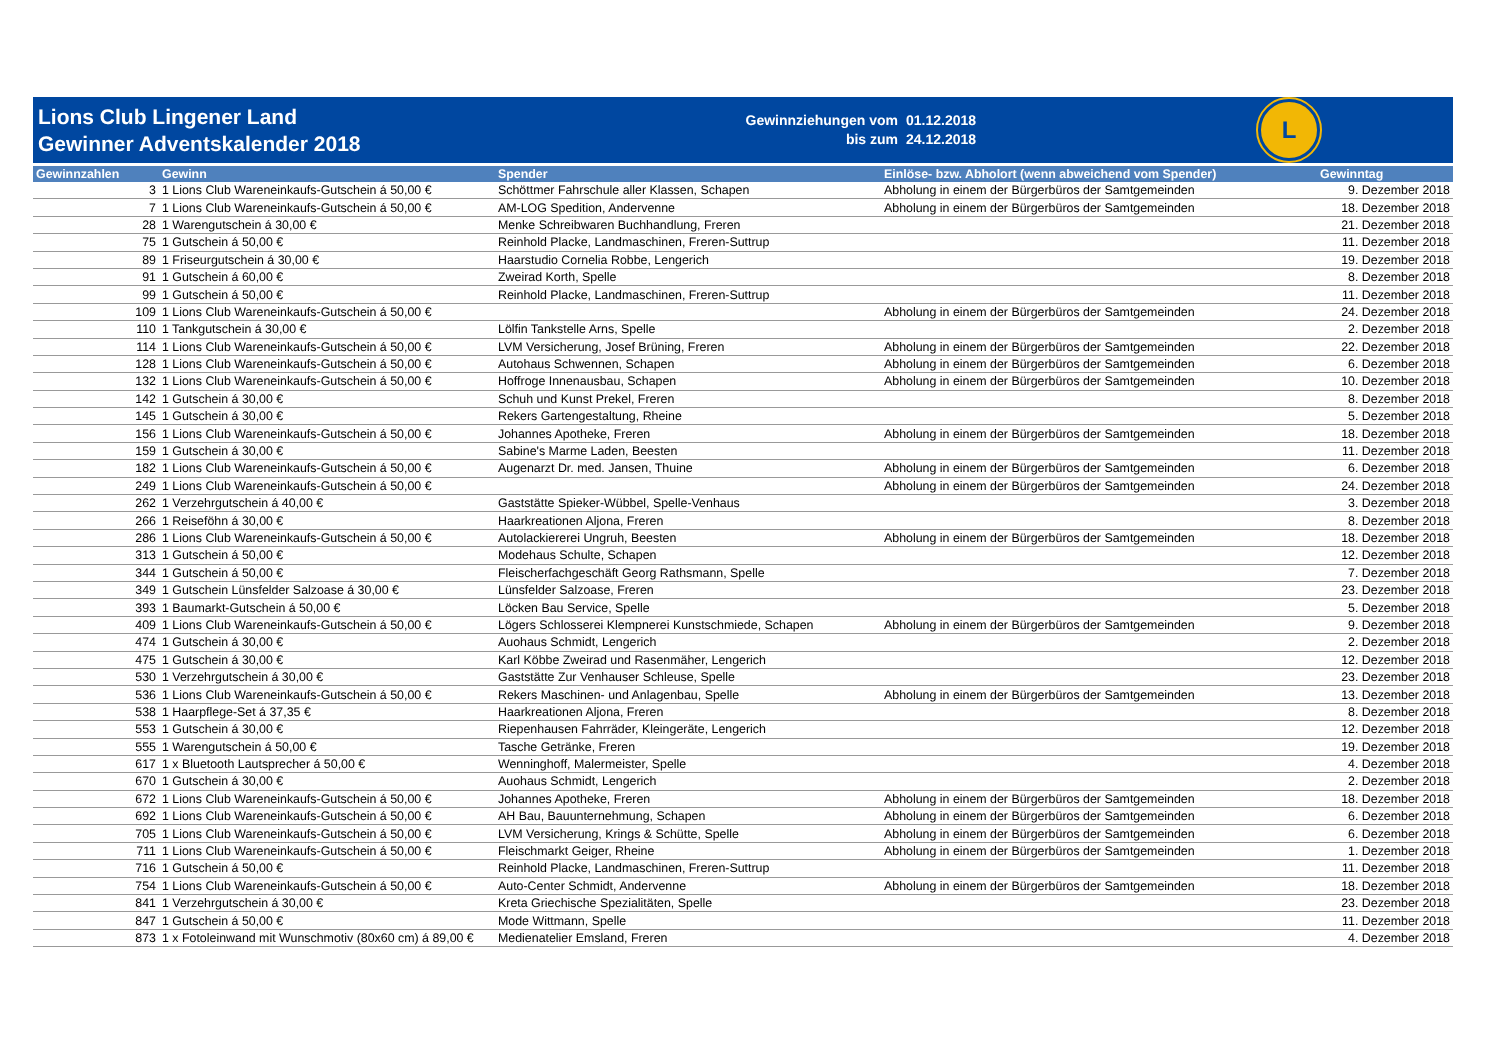Lions Club Lingener Land
Gewinner Adventskalender 2018
Gewinnziehungen vom
bis zum
01.12.2018
24.12.2018
L
| Gewinnzahlen | Gewinn | Spender | Einlöse- bzw. Abholort (wenn abweichend vom Spender) | Gewinntag |
| --- | --- | --- | --- | --- |
| 3 | 1 Lions Club Wareneinkaufs-Gutschein á 50,00 € | Schöttmer Fahrschule aller Klassen, Schapen | Abholung in einem der Bürgerbüros der Samtgemeinden | 9. Dezember 2018 |
| 7 | 1 Lions Club Wareneinkaufs-Gutschein á 50,00 € | AM-LOG Spedition, Andervenne | Abholung in einem der Bürgerbüros der Samtgemeinden | 18. Dezember 2018 |
| 28 | 1 Warengutschein á 30,00 € | Menke Schreibwaren Buchhandlung, Freren | | 21. Dezember 2018 |
| 75 | 1 Gutschein á 50,00 € | Reinhold Placke, Landmaschinen, Freren-Suttrup | | 11. Dezember 2018 |
| 89 | 1 Friseurgutschein á 30,00 € | Haarstudio Cornelia Robbe, Lengerich | | 19. Dezember 2018 |
| 91 | 1 Gutschein á 60,00 € | Zweirad Korth, Spelle | | 8. Dezember 2018 |
| 99 | 1 Gutschein á 50,00 € | Reinhold Placke, Landmaschinen, Freren-Suttrup | | 11. Dezember 2018 |
| 109 | 1 Lions Club Wareneinkaufs-Gutschein á 50,00 € | | Abholung in einem der Bürgerbüros der Samtgemeinden | 24. Dezember 2018 |
| 110 | 1 Tankgutschein á 30,00 € | Lölfin Tankstelle Arns, Spelle | | 2. Dezember 2018 |
| 114 | 1 Lions Club Wareneinkaufs-Gutschein á 50,00 € | LVM Versicherung, Josef Brüning, Freren | Abholung in einem der Bürgerbüros der Samtgemeinden | 22. Dezember 2018 |
| 128 | 1 Lions Club Wareneinkaufs-Gutschein á 50,00 € | Autohaus Schwennen, Schapen | Abholung in einem der Bürgerbüros der Samtgemeinden | 6. Dezember 2018 |
| 132 | 1 Lions Club Wareneinkaufs-Gutschein á 50,00 € | Hoffroge Innenausbau, Schapen | Abholung in einem der Bürgerbüros der Samtgemeinden | 10. Dezember 2018 |
| 142 | 1 Gutschein á 30,00 € | Schuh und Kunst Prekel, Freren | | 8. Dezember 2018 |
| 145 | 1 Gutschein á 30,00 € | Rekers Gartengestaltung, Rheine | | 5. Dezember 2018 |
| 156 | 1 Lions Club Wareneinkaufs-Gutschein á 50,00 € | Johannes Apotheke, Freren | Abholung in einem der Bürgerbüros der Samtgemeinden | 18. Dezember 2018 |
| 159 | 1 Gutschein á 30,00 € | Sabine's Marme Laden, Beesten | | 11. Dezember 2018 |
| 182 | 1 Lions Club Wareneinkaufs-Gutschein á 50,00 € | Augenarzt Dr. med. Jansen, Thuine | Abholung in einem der Bürgerbüros der Samtgemeinden | 6. Dezember 2018 |
| 249 | 1 Lions Club Wareneinkaufs-Gutschein á 50,00 € | | Abholung in einem der Bürgerbüros der Samtgemeinden | 24. Dezember 2018 |
| 262 | 1 Verzehrgutschein á 40,00 € | Gaststätte Spieker-Wübbel, Spelle-Venhaus | | 3. Dezember 2018 |
| 266 | 1 Reiseföhn á 30,00 € | Haarkreationen Aljona, Freren | | 8. Dezember 2018 |
| 286 | 1 Lions Club Wareneinkaufs-Gutschein á 50,00 € | Autolackiererei Ungruh, Beesten | Abholung in einem der Bürgerbüros der Samtgemeinden | 18. Dezember 2018 |
| 313 | 1 Gutschein á 50,00 € | Modehaus Schulte, Schapen | | 12. Dezember 2018 |
| 344 | 1 Gutschein á 50,00 € | Fleischerfachgeschäft Georg Rathsmann, Spelle | | 7. Dezember 2018 |
| 349 | 1 Gutschein Lünsfelder Salzoase á 30,00 € | Lünsfelder Salzoase, Freren | | 23. Dezember 2018 |
| 393 | 1 Baumarkt-Gutschein á 50,00 € | Löcken Bau Service, Spelle | | 5. Dezember 2018 |
| 409 | 1 Lions Club Wareneinkaufs-Gutschein á 50,00 € | Lögers Schlosserei Klempnerei Kunstschmiede, Schapen | Abholung in einem der Bürgerbüros der Samtgemeinden | 9. Dezember 2018 |
| 474 | 1 Gutschein á 30,00 € | Auohaus Schmidt, Lengerich | | 2. Dezember 2018 |
| 475 | 1 Gutschein á 30,00 € | Karl Köbbe Zweirad und Rasenmäher, Lengerich | | 12. Dezember 2018 |
| 530 | 1 Verzehrgutschein á 30,00 € | Gaststätte Zur Venhauser Schleuse, Spelle | | 23. Dezember 2018 |
| 536 | 1 Lions Club Wareneinkaufs-Gutschein á 50,00 € | Rekers Maschinen- und Anlagenbau, Spelle | Abholung in einem der Bürgerbüros der Samtgemeinden | 13. Dezember 2018 |
| 538 | 1 Haarpflege-Set á 37,35 € | Haarkreationen Aljona, Freren | | 8. Dezember 2018 |
| 553 | 1 Gutschein á 30,00 € | Riepenhausen Fahrräder, Kleingeräte, Lengerich | | 12. Dezember 2018 |
| 555 | 1 Warengutschein á 50,00 € | Tasche Getränke, Freren | | 19. Dezember 2018 |
| 617 | 1 x Bluetooth Lautsprecher á 50,00 € | Wenninghoff, Malermeister, Spelle | | 4. Dezember 2018 |
| 670 | 1 Gutschein á 30,00 € | Auohaus Schmidt, Lengerich | | 2. Dezember 2018 |
| 672 | 1 Lions Club Wareneinkaufs-Gutschein á 50,00 € | Johannes Apotheke, Freren | Abholung in einem der Bürgerbüros der Samtgemeinden | 18. Dezember 2018 |
| 692 | 1 Lions Club Wareneinkaufs-Gutschein á 50,00 € | AH Bau, Bauunternehmung, Schapen | Abholung in einem der Bürgerbüros der Samtgemeinden | 6. Dezember 2018 |
| 705 | 1 Lions Club Wareneinkaufs-Gutschein á 50,00 € | LVM Versicherung, Krings & Schütte, Spelle | Abholung in einem der Bürgerbüros der Samtgemeinden | 6. Dezember 2018 |
| 711 | 1 Lions Club Wareneinkaufs-Gutschein á 50,00 € | Fleischmarkt Geiger, Rheine | Abholung in einem der Bürgerbüros der Samtgemeinden | 1. Dezember 2018 |
| 716 | 1 Gutschein á 50,00 € | Reinhold Placke, Landmaschinen, Freren-Suttrup | | 11. Dezember 2018 |
| 754 | 1 Lions Club Wareneinkaufs-Gutschein á 50,00 € | Auto-Center Schmidt, Andervenne | Abholung in einem der Bürgerbüros der Samtgemeinden | 18. Dezember 2018 |
| 841 | 1 Verzehrgutschein á 30,00 € | Kreta Griechische Spezialitäten, Spelle | | 23. Dezember 2018 |
| 847 | 1 Gutschein á 50,00 € | Mode Wittmann, Spelle | | 11. Dezember 2018 |
| 873 | 1 x Fotoleinwand mit Wunschmotiv (80x60 cm) á 89,00 € | Medienatelier Emsland, Freren | | 4. Dezember 2018 |